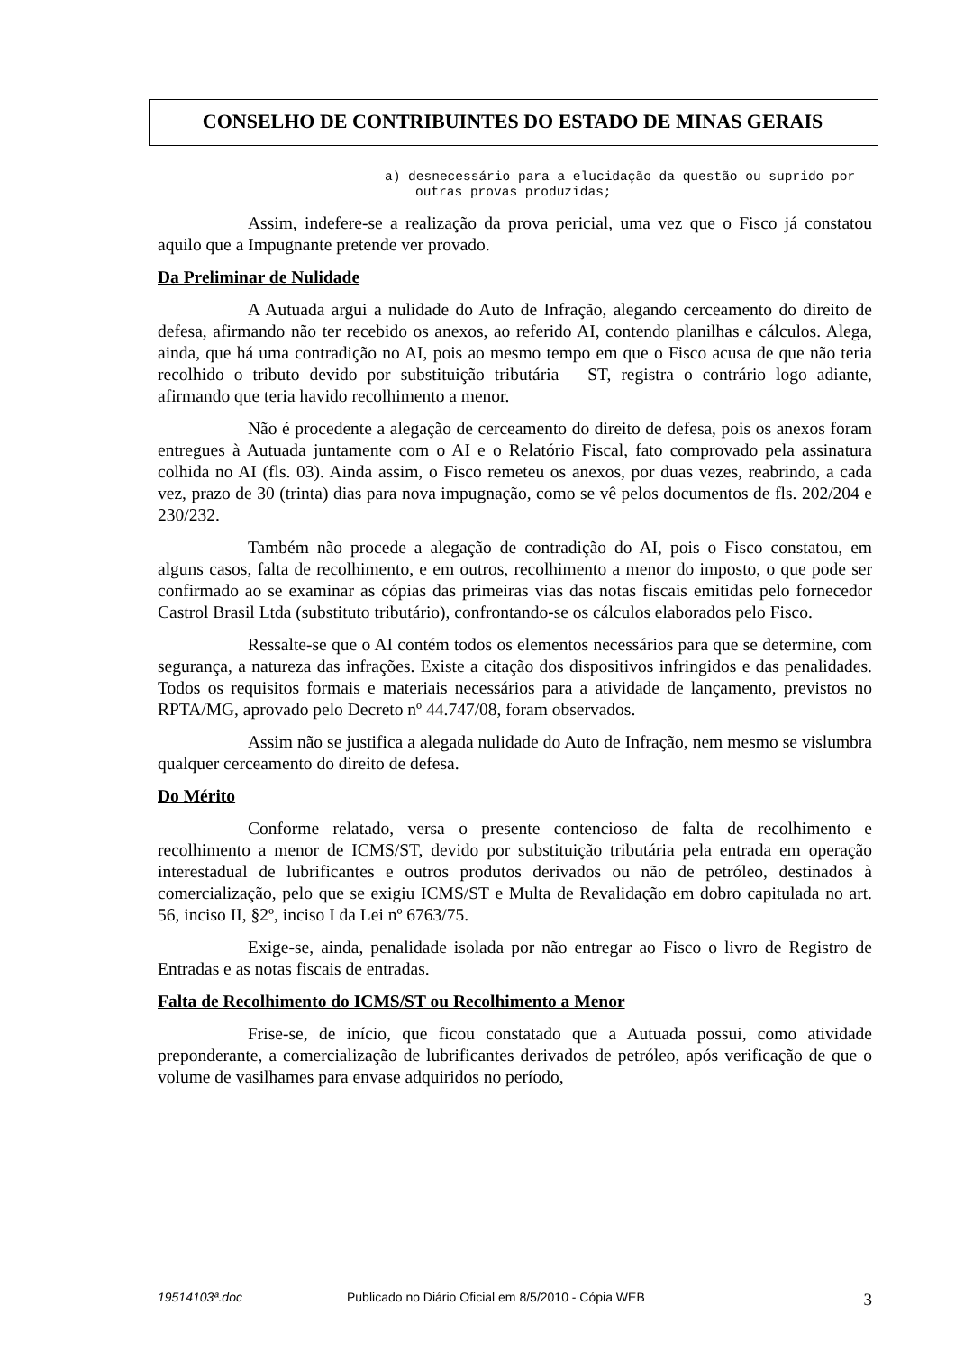CONSELHO DE CONTRIBUINTES DO ESTADO DE MINAS GERAIS
a) desnecessário para a elucidação da questão ou suprido por outras provas produzidas;
Assim, indefere-se a realização da prova pericial, uma vez que o Fisco já constatou aquilo que a Impugnante pretende ver provado.
Da Preliminar de Nulidade
A Autuada argui a nulidade do Auto de Infração, alegando cerceamento do direito de defesa, afirmando não ter recebido os anexos, ao referido AI, contendo planilhas e cálculos. Alega, ainda, que há uma contradição no AI, pois ao mesmo tempo em que o Fisco acusa de que não teria recolhido o tributo devido por substituição tributária – ST, registra o contrário logo adiante, afirmando que teria havido recolhimento a menor.
Não é procedente a alegação de cerceamento do direito de defesa, pois os anexos foram entregues à Autuada juntamente com o AI e o Relatório Fiscal, fato comprovado pela assinatura colhida no AI (fls. 03). Ainda assim, o Fisco remeteu os anexos, por duas vezes, reabrindo, a cada vez, prazo de 30 (trinta) dias para nova impugnação, como se vê pelos documentos de fls. 202/204 e 230/232.
Também não procede a alegação de contradição do AI, pois o Fisco constatou, em alguns casos, falta de recolhimento, e em outros, recolhimento a menor do imposto, o que pode ser confirmado ao se examinar as cópias das primeiras vias das notas fiscais emitidas pelo fornecedor Castrol Brasil Ltda (substituto tributário), confrontando-se os cálculos elaborados pelo Fisco.
Ressalte-se que o AI contém todos os elementos necessários para que se determine, com segurança, a natureza das infrações. Existe a citação dos dispositivos infringidos e das penalidades. Todos os requisitos formais e materiais necessários para a atividade de lançamento, previstos no RPTA/MG, aprovado pelo Decreto nº 44.747/08, foram observados.
Assim não se justifica a alegada nulidade do Auto de Infração, nem mesmo se vislumbra qualquer cerceamento do direito de defesa.
Do Mérito
Conforme relatado, versa o presente contencioso de falta de recolhimento e recolhimento a menor de ICMS/ST, devido por substituição tributária pela entrada em operação interestadual de lubrificantes e outros produtos derivados ou não de petróleo, destinados à comercialização, pelo que se exigiu ICMS/ST e Multa de Revalidação em dobro capitulada no art. 56, inciso II, §2º, inciso I da Lei nº 6763/75.
Exige-se, ainda, penalidade isolada por não entregar ao Fisco o livro de Registro de Entradas e as notas fiscais de entradas.
Falta de Recolhimento do ICMS/ST ou Recolhimento a Menor
Frise-se, de início, que ficou constatado que a Autuada possui, como atividade preponderante, a comercialização de lubrificantes derivados de petróleo, após verificação de que o volume de vasilhames para envase adquiridos no período,
19514103ª.doc Publicado no Diário Oficial em 8/5/2010 - Cópia WEB 3